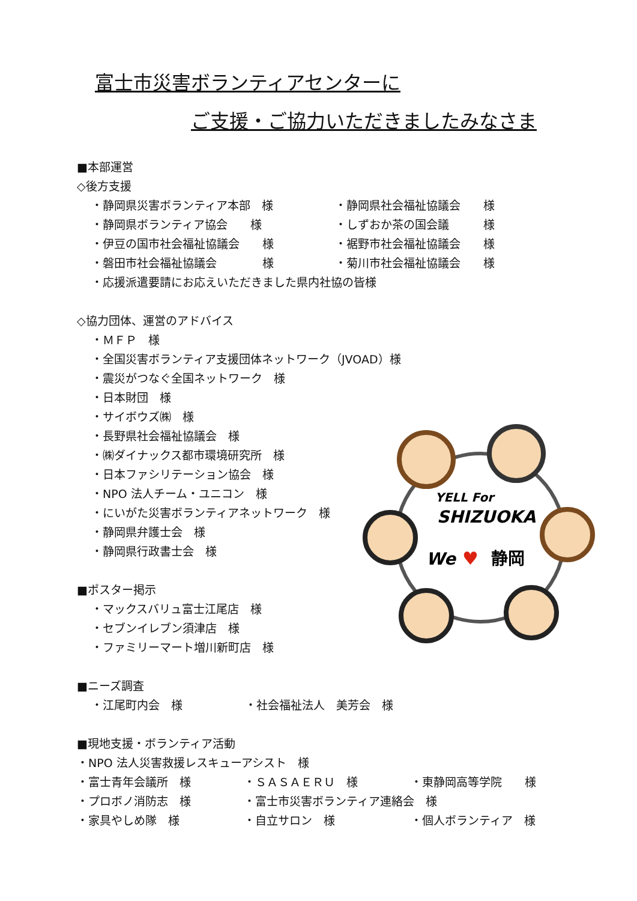富士市災害ボランティアセンターに
ご支援・ご協力いただきましたみなさま
■本部運営
◇後方支援
・静岡県災害ボランティア本部　様 ・静岡県社会福祉協議会　　様
・静岡県ボランティア協会　　様 ・しずおか茶の国会議　　　様
・伊豆の国市社会福祉協議会　　様 ・裾野市社会福祉協議会　　様
・磐田市社会福祉協議会　　　　様 ・菊川市社会福祉協議会　　様
・応援派遣要請にお応えいただきました県内社協の皆様
◇協力団体、運営のアドバイス
・ＭＦＰ　様
・全国災害ボランティア支援団体ネットワーク（JVOAD）様
・震災がつなぐ全国ネットワーク　様
・日本財団　様
・サイボウズ㈱　様
・長野県社会福祉協議会　様
・㈱ダイナックス都市環境研究所　様
・日本ファシリテーション協会　様
・NPO 法人チーム・ユニコン　様
・にいがた災害ボランティアネットワーク　様
・静岡県弁護士会　様
・静岡県行政書士会　様
■ポスター掲示
・マックスバリュ富士江尾店　様
・セブンイレブン須津店　様
・ファミリーマート増川新町店　様
■ニーズ調査
・江尾町内会　様 ・社会福祉法人　美芳会　様
■現地支援・ボランティア活動
・NPO 法人災害救援レスキューアシスト　様
・富士青年会議所　様 ・ＳＡＳＡＥＲＵ　様 ・東静岡高等学院　　様
・プロボノ消防志　様 ・富士市災害ボランティア連絡会　様
・家具やしめ隊　様 ・自立サロン　様 ・個人ボランティア　様
YELL For
SHIZUOKA
We
♥
静岡